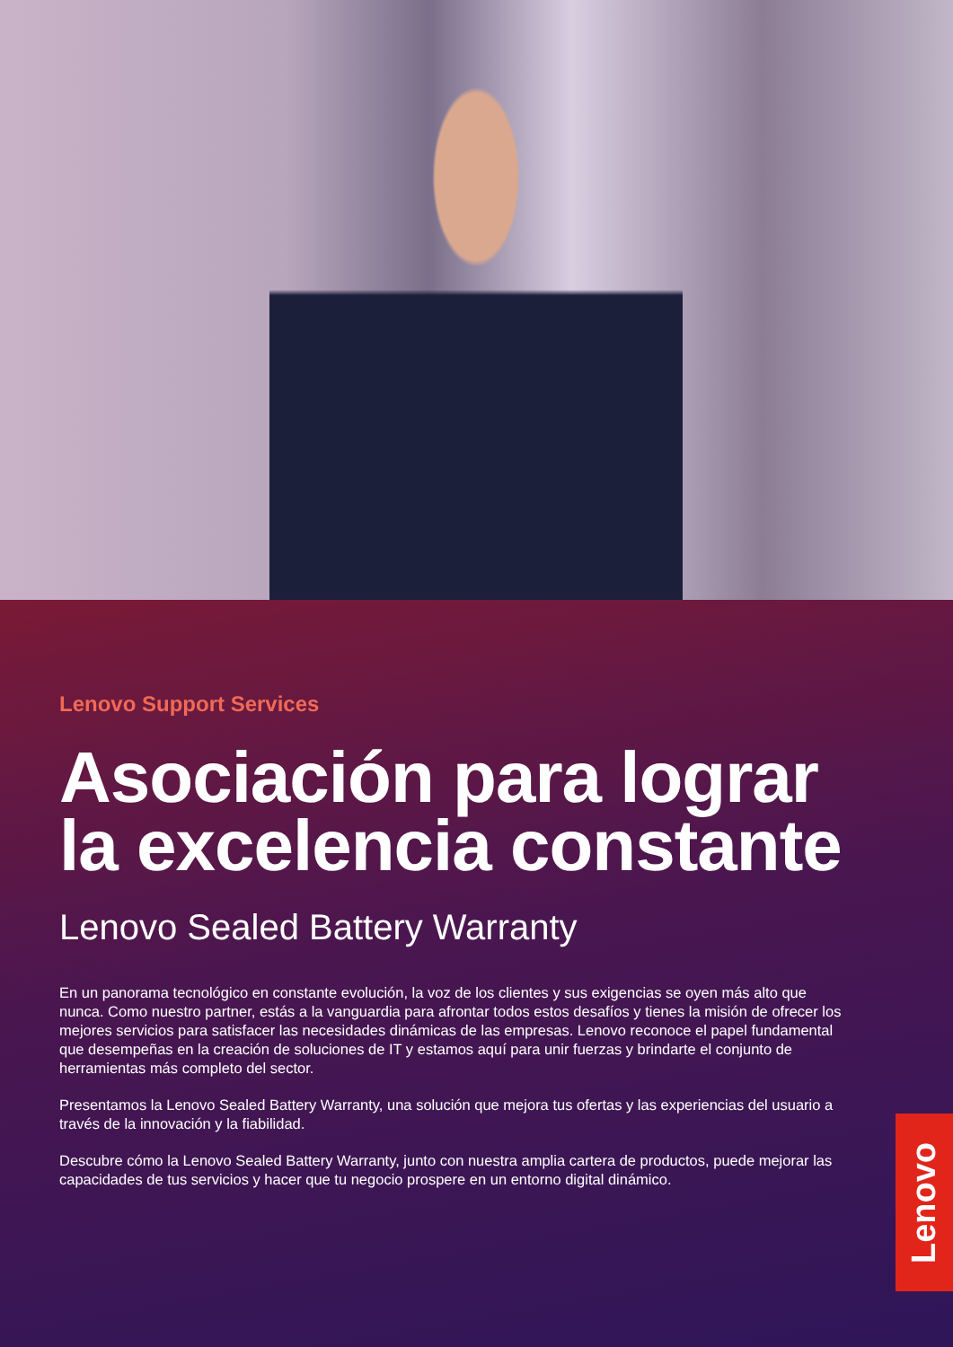Lenovo Support Services
Asociación para lograr la excelencia constante
Lenovo Sealed Battery Warranty
En un panorama tecnológico en constante evolución, la voz de los clientes y sus exigencias se oyen más alto que nunca. Como nuestro partner, estás a la vanguardia para afrontar todos estos desafíos y tienes la misión de ofrecer los mejores servicios para satisfacer las necesidades dinámicas de las empresas. Lenovo reconoce el papel fundamental que desempeñas en la creación de soluciones de IT y estamos aquí para unir fuerzas y brindarte el conjunto de herramientas más completo del sector.
Presentamos la Lenovo Sealed Battery Warranty, una solución que mejora tus ofertas y las experiencias del usuario a través de la innovación y la fiabilidad.
Descubre cómo la Lenovo Sealed Battery Warranty, junto con nuestra amplia cartera de productos, puede mejorar las capacidades de tus servicios y hacer que tu negocio prospere en un entorno digital dinámico.
Lenovo